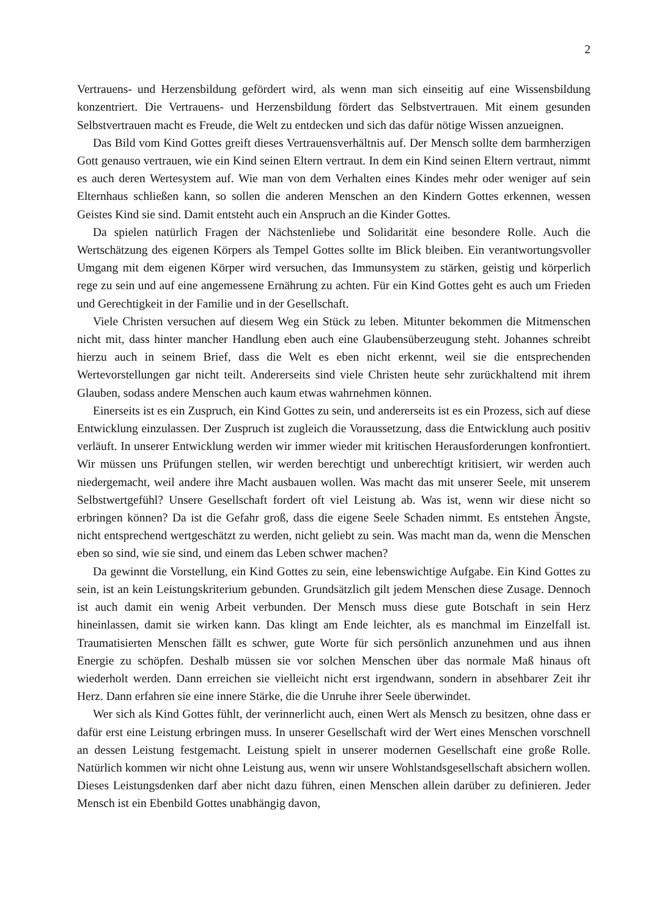2
Vertrauens- und Herzensbildung gefördert wird, als wenn man sich einseitig auf eine Wissensbil­dung konzentriert. Die Vertrauens- und Herzensbildung fördert das Selbstvertrauen. Mit einem gesunden Selbstvertrauen macht es Freude, die Welt zu entdecken und sich das dafür nötige Wis­sen anzueignen.
Das Bild vom Kind Gottes greift dieses Vertrauensverhältnis auf. Der Mensch sollte dem barm­herzigen Gott genauso vertrauen, wie ein Kind seinen Eltern vertraut. In dem ein Kind seinen Eltern vertraut, nimmt es auch deren Wertesystem auf. Wie man von dem Verhalten eines Kindes mehr oder weniger auf sein Elternhaus schließen kann, so sollen die anderen Menschen an den Kindern Gottes erkennen, wessen Geistes Kind sie sind. Damit entsteht auch ein Anspruch an die Kinder Gottes.
Da spielen natürlich Fragen der Nächstenliebe und Solidarität eine besondere Rolle. Auch die Wertschätzung des eigenen Körpers als Tempel Gottes sollte im Blick bleiben. Ein verantwor­tungsvoller Umgang mit dem eigenen Körper wird versuchen, das Immunsystem zu stärken, geis­tig und körperlich rege zu sein und auf eine angemessene Ernährung zu achten. Für ein Kind Gottes geht es auch um Frieden und Gerechtigkeit in der Familie und in der Gesellschaft.
Viele Christen versuchen auf diesem Weg ein Stück zu leben. Mitunter bekommen die Mit­menschen nicht mit, dass hinter mancher Handlung eben auch eine Glaubensüberzeugung steht. Johannes schreibt hierzu auch in seinem Brief, dass die Welt es eben nicht erkennt, weil sie die entsprechenden Wertevorstellungen gar nicht teilt. Andererseits sind viele Christen heute sehr zu­rückhaltend mit ihrem Glauben, sodass andere Menschen auch kaum etwas wahrnehmen können.
Einerseits ist es ein Zuspruch, ein Kind Gottes zu sein, und andererseits ist es ein Prozess, sich auf diese Entwicklung einzulassen. Der Zuspruch ist zugleich die Voraussetzung, dass die Ent­wicklung auch positiv verläuft. In unserer Entwicklung werden wir immer wieder mit kritischen Herausforderungen konfrontiert. Wir müssen uns Prüfungen stellen, wir werden berechtigt und unberechtigt kritisiert, wir werden auch niedergemacht, weil andere ihre Macht ausbauen wollen. Was macht das mit unserer Seele, mit unserem Selbstwertgefühl? Unsere Gesellschaft fordert oft viel Leistung ab. Was ist, wenn wir diese nicht so erbringen können? Da ist die Gefahr groß, dass die eigene Seele Schaden nimmt. Es entstehen Ängste, nicht entsprechend wertgeschätzt zu wer­den, nicht geliebt zu sein. Was macht man da, wenn die Menschen eben so sind, wie sie sind, und einem das Leben schwer machen?
Da gewinnt die Vorstellung, ein Kind Gottes zu sein, eine lebenswichtige Aufgabe. Ein Kind Gottes zu sein, ist an kein Leistungskriterium gebunden. Grundsätzlich gilt jedem Menschen diese Zusage. Dennoch ist auch damit ein wenig Arbeit verbunden. Der Mensch muss diese gute Bot­schaft in sein Herz hineinlassen, damit sie wirken kann. Das klingt am Ende leichter, als es manch­mal im Einzelfall ist. Traumatisierten Menschen fällt es schwer, gute Worte für sich persönlich anzunehmen und aus ihnen Energie zu schöpfen. Deshalb müssen sie vor solchen Menschen über das normale Maß hinaus oft wiederholt werden. Dann erreichen sie vielleicht nicht erst irgend­wann, sondern in absehbarer Zeit ihr Herz. Dann erfahren sie eine innere Stärke, die die Unruhe ihrer Seele überwindet.
Wer sich als Kind Gottes fühlt, der verinnerlicht auch, einen Wert als Mensch zu besitzen, ohne dass er dafür erst eine Leistung erbringen muss. In unserer Gesellschaft wird der Wert eines Men­schen vorschnell an dessen Leistung festgemacht. Leistung spielt in unserer modernen Gesell­schaft eine große Rolle. Natürlich kommen wir nicht ohne Leistung aus, wenn wir unsere Wohl­standsgesellschaft absichern wollen. Dieses Leistungsdenken darf aber nicht dazu führen, einen Menschen allein darüber zu definieren. Jeder Mensch ist ein Ebenbild Gottes unabhängig davon,